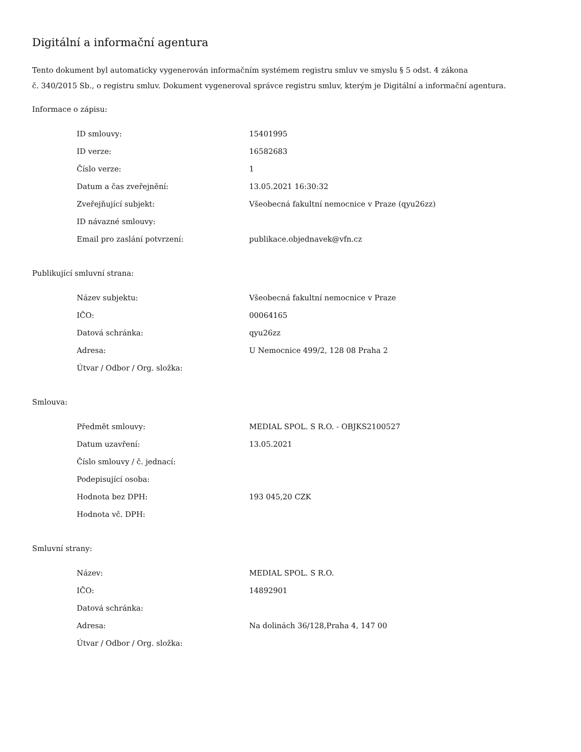Digitální a informační agentura
Tento dokument byl automaticky vygenerován informačním systémem registru smluv ve smyslu § 5 odst. 4 zákona
č. 340/2015 Sb., o registru smluv. Dokument vygeneroval správce registru smluv, kterým je Digitální a informační agentura.
Informace o zápisu:
| ID smlouvy: | 15401995 |
| ID verze: | 16582683 |
| Číslo verze: | 1 |
| Datum a čas zveřejnění: | 13.05.2021 16:30:32 |
| Zveřejňující subjekt: | Všeobecná fakultní nemocnice v Praze (qyu26zz) |
| ID návazné smlouvy: | |
| Email pro zaslání potvrzení: | publikace.objednavek@vfn.cz |
Publikující smluvní strana:
| Název subjektu: | Všeobecná fakultní nemocnice v Praze |
| IČO: | 00064165 |
| Datová schránka: | qyu26zz |
| Adresa: | U Nemocnice 499/2, 128 08 Praha 2 |
| Útvar / Odbor / Org. složka: | |
Smlouva:
| Předmět smlouvy: | MEDIAL SPOL. S R.O. - OBJKS2100527 |
| Datum uzavření: | 13.05.2021 |
| Číslo smlouvy / č. jednací: | |
| Podepisující osoba: | |
| Hodnota bez DPH: | 193 045,20 CZK |
| Hodnota vč. DPH: | |
Smluvní strany:
| Název: | MEDIAL SPOL. S R.O. |
| IČO: | 14892901 |
| Datová schránka: | |
| Adresa: | Na dolinách 36/128,Praha 4, 147 00 |
| Útvar / Odbor / Org. složka: | |